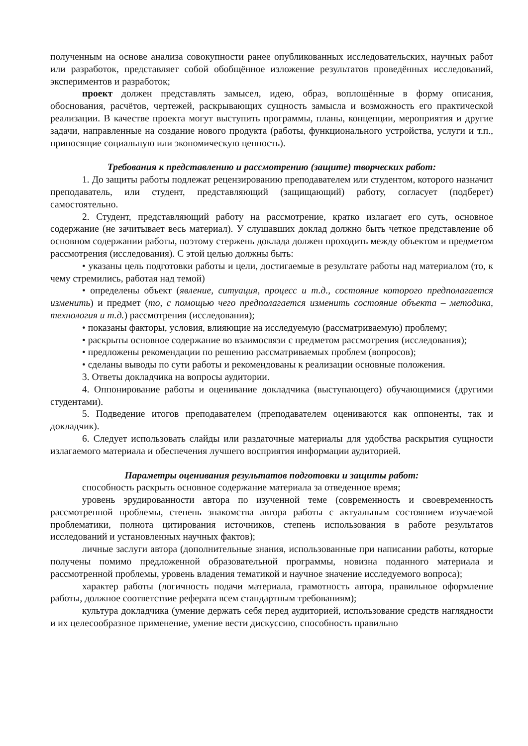полученным на основе анализа совокупности ранее опубликованных исследовательских, научных работ или разработок, представляет собой обобщённое изложение результатов проведённых исследований, экспериментов и разработок;
проект должен представлять замысел, идею, образ, воплощённые в форму описания, обоснования, расчётов, чертежей, раскрывающих сущность замысла и возможность его практической реализации. В качестве проекта могут выступить программы, планы, концепции, мероприятия и другие задачи, направленные на создание нового продукта (работы, функционального устройства, услуги и т.п., приносящие социальную или экономическую ценность).
Требования к представлению и рассмотрению (защите) творческих работ:
1. До защиты работы подлежат рецензированию преподавателем или студентом, которого назначит преподаватель, или студент, представляющий (защищающий) работу, согласует (подберет) самостоятельно.
2. Студент, представляющий работу на рассмотрение, кратко излагает его суть, основное содержание (не зачитывает весь материал). У слушавших доклад должно быть четкое представление об основном содержании работы, поэтому стержень доклада должен проходить между объектом и предметом рассмотрения (исследования). С этой целью должны быть:
• указаны цель подготовки работы и цели, достигаемые в результате работы над материалом (то, к чему стремились, работая над темой)
• определены объект (явление, ситуация, процесс и т.д., состояние которого предполагается изменить) и предмет (то, с помощью чего предполагается изменить состояние объекта – методика, технология и т.д.) рассмотрения (исследования);
• показаны факторы, условия, влияющие на исследуемую (рассматриваемую) проблему;
• раскрыты основное содержание во взаимосвязи с предметом рассмотрения (исследования);
• предложены рекомендации по решению рассматриваемых проблем (вопросов);
• сделаны выводы по сути работы и рекомендованы к реализации основные положения.
3. Ответы докладчика на вопросы аудитории.
4. Оппонирование работы и оценивание докладчика (выступающего) обучающимися (другими студентами).
5. Подведение итогов преподавателем (преподавателем оцениваются как оппоненты, так и докладчик).
6. Следует использовать слайды или раздаточные материалы для удобства раскрытия сущности излагаемого материала и обеспечения лучшего восприятия информации аудиторией.
Параметры оценивания результатов подготовки и защиты работ:
способность раскрыть основное содержание материала за отведенное время;
уровень эрудированности автора по изученной теме (современность и своевременность рассмотренной проблемы, степень знакомства автора работы с актуальным состоянием изучаемой проблематики, полнота цитирования источников, степень использования в работе результатов исследований и установленных научных фактов);
личные заслуги автора (дополнительные знания, использованные при написании работы, которые получены помимо предложенной образовательной программы, новизна поданного материала и рассмотренной проблемы, уровень владения тематикой и научное значение исследуемого вопроса);
характер работы (логичность подачи материала, грамотность автора, правильное оформление работы, должное соответствие реферата всем стандартным требованиям);
культура докладчика (умение держать себя перед аудиторией, использование средств наглядности и их целесообразное применение, умение вести дискуссию, способность правильно